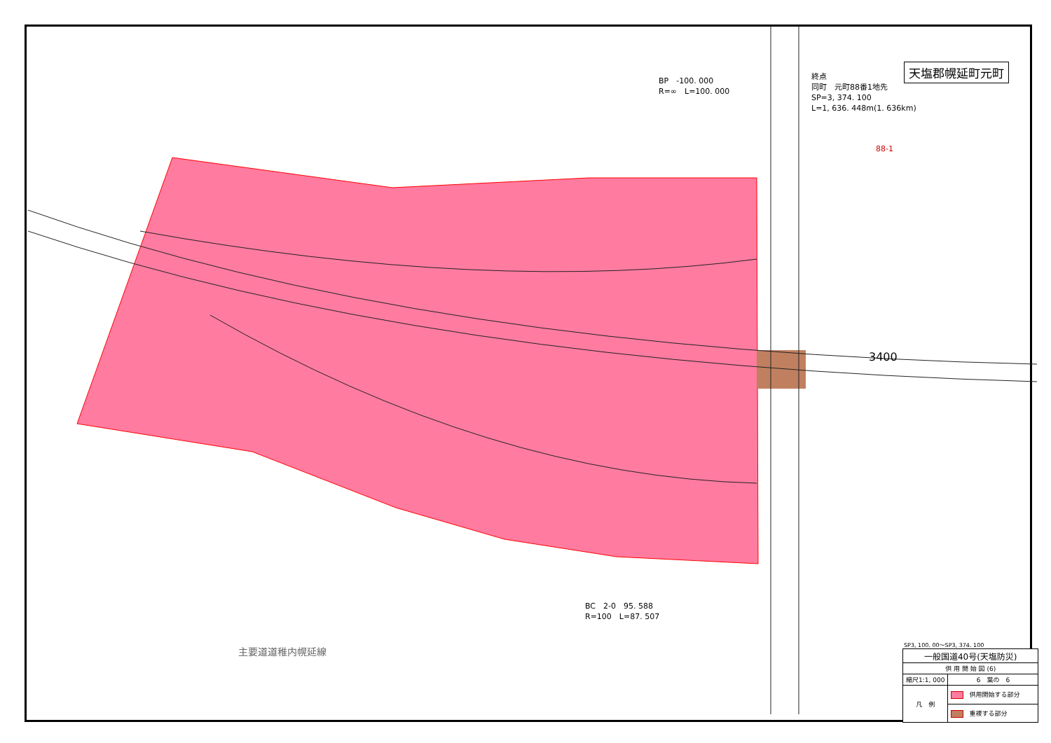天塩郡幌延町元町
終点
同町　元町88番1地先
SP=3, 374. 100
L=1, 636. 448m(1. 636km)
BP　-100. 000
R=∞　L=100. 000
BC　2-0　95. 588
R=100　L=87. 507
3400
88-1
主要道道稚内幌延線
SP3, 100. 00～SP3, 374. 100
| 一般国道40号(天塩防災) | |
| 供 用 開 始 図 (6) | |
| 縮尺1:1, 000 | 6 葉の 6 |
| 凡 例 | 供用開始する部分 |
| | 重複する部分 |